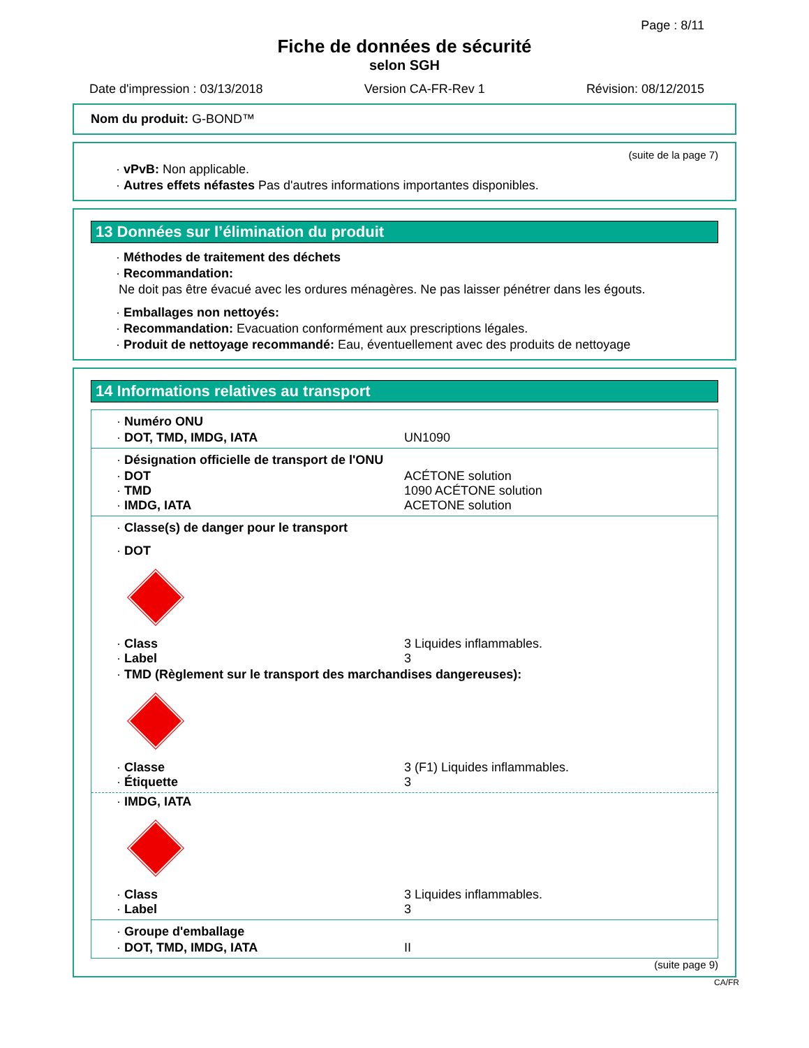Page : 8/11
Fiche de données de sécurité
selon SGH
Date d'impression : 03/13/2018 Version CA-FR-Rev 1 Révision: 08/12/2015
Nom du produit: G-BOND™
(suite de la page 7)
· vPvB: Non applicable.
· Autres effets néfastes Pas d'autres informations importantes disponibles.
13 Données sur l’élimination du produit
· Méthodes de traitement des déchets
· Recommandation:
Ne doit pas être évacué avec les ordures ménagères. Ne pas laisser pénétrer dans les égouts.
· Emballages non nettoyés:
· Recommandation: Evacuation conformément aux prescriptions légales.
· Produit de nettoyage recommandé: Eau, éventuellement avec des produits de nettoyage
14 Informations relatives au transport
· Numéro ONU
· DOT, TMD, IMDG, IATA UN1090
· Désignation officielle de transport de l'ONU
· DOT ACÉTONE solution
· TMD 1090 ACÉTONE solution
· IMDG, IATA ACETONE solution
· Classe(s) de danger pour le transport
· DOT
· Class 3 Liquides inflammables.
· Label 3
· TMD (Règlement sur le transport des marchandises dangereuses):
· Classe 3 (F1) Liquides inflammables.
· Étiquette 3
· IMDG, IATA
· Class 3 Liquides inflammables.
· Label 3
· Groupe d'emballage
· DOT, TMD, IMDG, IATA II
(suite page 9)
CA/FR